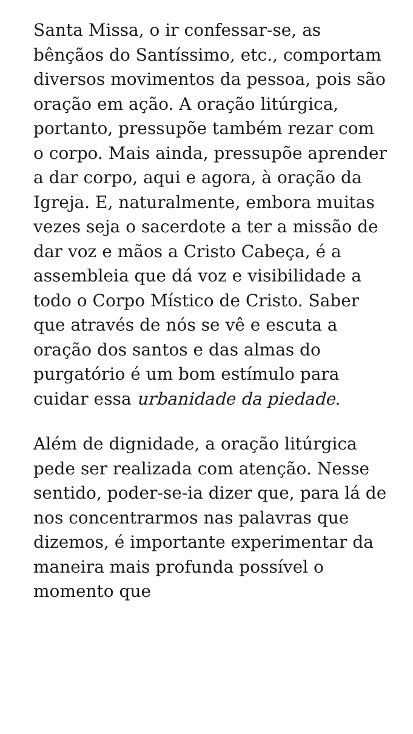Santa Missa, o ir confessar-se, as bênçãos do Santíssimo, etc., comportam diversos movimentos da pessoa, pois são oração em ação. A oração litúrgica, portanto, pressupõe também rezar com o corpo. Mais ainda, pressupõe aprender a dar corpo, aqui e agora, à oração da Igreja. E, naturalmente, embora muitas vezes seja o sacerdote a ter a missão de dar voz e mãos a Cristo Cabeça, é a assembleia que dá voz e visibilidade a todo o Corpo Místico de Cristo. Saber que através de nós se vê e escuta a oração dos santos e das almas do purgatório é um bom estímulo para cuidar essa urbanidade da piedade.
Além de dignidade, a oração litúrgica pede ser realizada com atenção. Nesse sentido, poder-se-ia dizer que, para lá de nos concentrarmos nas palavras que dizemos, é importante experimentar da maneira mais profunda possível o momento que